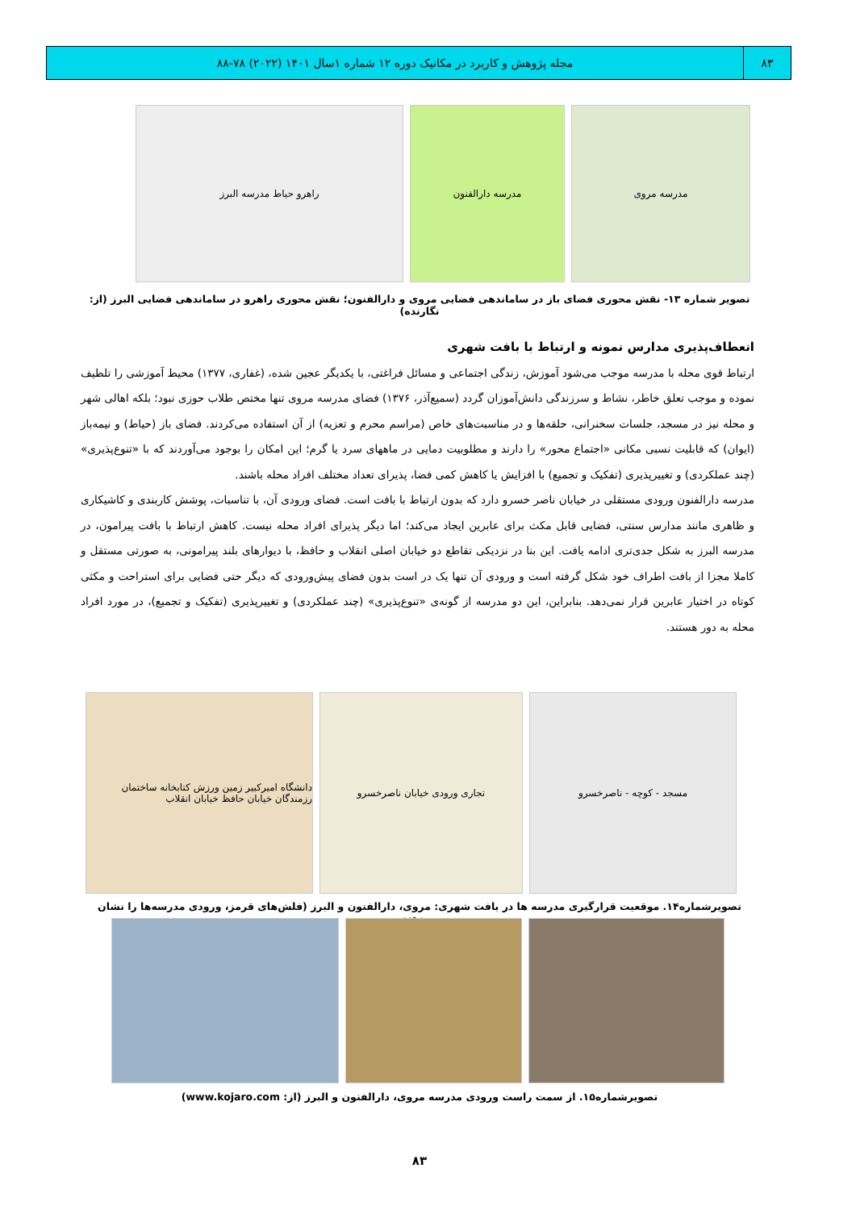۸۳ مجله پژوهش و کاربرد در مکانیک دوره ۱۲ شماره ۱سال ۱۴۰۱ (۲۰۲۲) ۷۸-۸۸
مدرسه مروی مدرسه دارالفنون راهرو حیاط مدرسه البرز
تصویر شماره ۱۳- نقش محوری فضای باز در ساماندهی فضایی مروی و دارالفنون؛ نقش محوری راهرو در ساماندهی فضایی البرز (از: نگارنده)
انعطاف‌پذیری مدارس نمونه و ارتباط با بافت شهری
ارتباط قوی محله با مدرسه موجب می‌شود آموزش، زندگی اجتماعی و مسائل فراغتی، با یکدیگر عجین شده، (غفاری، ۱۳۷۷) محیط آموزشی را تلطیف نموده و موجب تعلق خاطر، نشاط و سرزندگی دانش‌آموزان گردد (سمیع‌آذر، ۱۳۷۶) فضای مدرسه مروی تنها مختص طلاب حوزی نبود؛ بلکه اهالی شهر و محله نیز در مسجد، جلسات سخنرانی، حلقه‌ها و در مناسبت‌های خاص (مراسم محرم و تعزیه) از آن استفاده می‌کردند. فضای باز (حیاط) و نیمه‌باز (ایوان) که قابلیت نسبی مکانی «اجتماع محور» را دارند و مطلوبیت دمایی در ماههای سرد یا گرم؛ این امکان را بوجود می‌آوردند که با «تنوع‌پذیری» (چند عملکردی) و تغییرپذیری (تفکیک و تجمیع) با افزایش یا کاهش کمی فضا، پذیرای تعداد مختلف افراد محله باشند.
مدرسه دارالفنون ورودی مستقلی در خیابان ناصر خسرو دارد که بدون ارتباط با بافت است. فضای ورودی آن، با تناسبات، پوشش کاربندی و کاشیکاری و ظاهری مانند مدارس سنتی، فضایی قابل مکث برای عابرین ایجاد می‌کند؛ اما دیگر پذیرای افراد محله نیست. کاهش ارتباط با بافت پیرامون، در مدرسه البرز به شکل جدی‌تری ادامه یافت. این بنا در نزدیکی تقاطع دو خیابان اصلی انقلاب و حافظ، با دیوارهای بلند پیرامونی، به صورتی مستقل و کاملا مجزا از بافت اطراف خود شکل گرفته است و ورودی آن تنها یک در است بدون فضای پیش‌ورودی که دیگر حتی فضایی برای استراحت و مکثی کوتاه در اختیار عابرین قرار نمی‌دهد. بنابراین، این دو مدرسه از گونه‌ی «تنوع‌پذیری» (چند عملکردی) و تغییرپذیری (تفکیک و تجمیع)، در مورد افراد محله به دور هستند.
مسجد - کوچه - ناصرخسرو تجاری ورودی خیابان ناصرخسرو دانشگاه امیرکبیر زمین ورزش کتابخانه ساختمان رزمندگان خیابان حافظ خیابان انقلاب
تصویرشماره۱۴. موقعیت قرارگیری مدرسه ها در بافت شهری: مروی، دارالفنون و البرز (فلش‌های قرمز، ورودی مدرسه‌ها را نشان می‌دهند.
تصویرشماره۱۵. از سمت راست ورودی مدرسه مروی، دارالفنون و البرز (از: www.kojaro.com)
۸۳